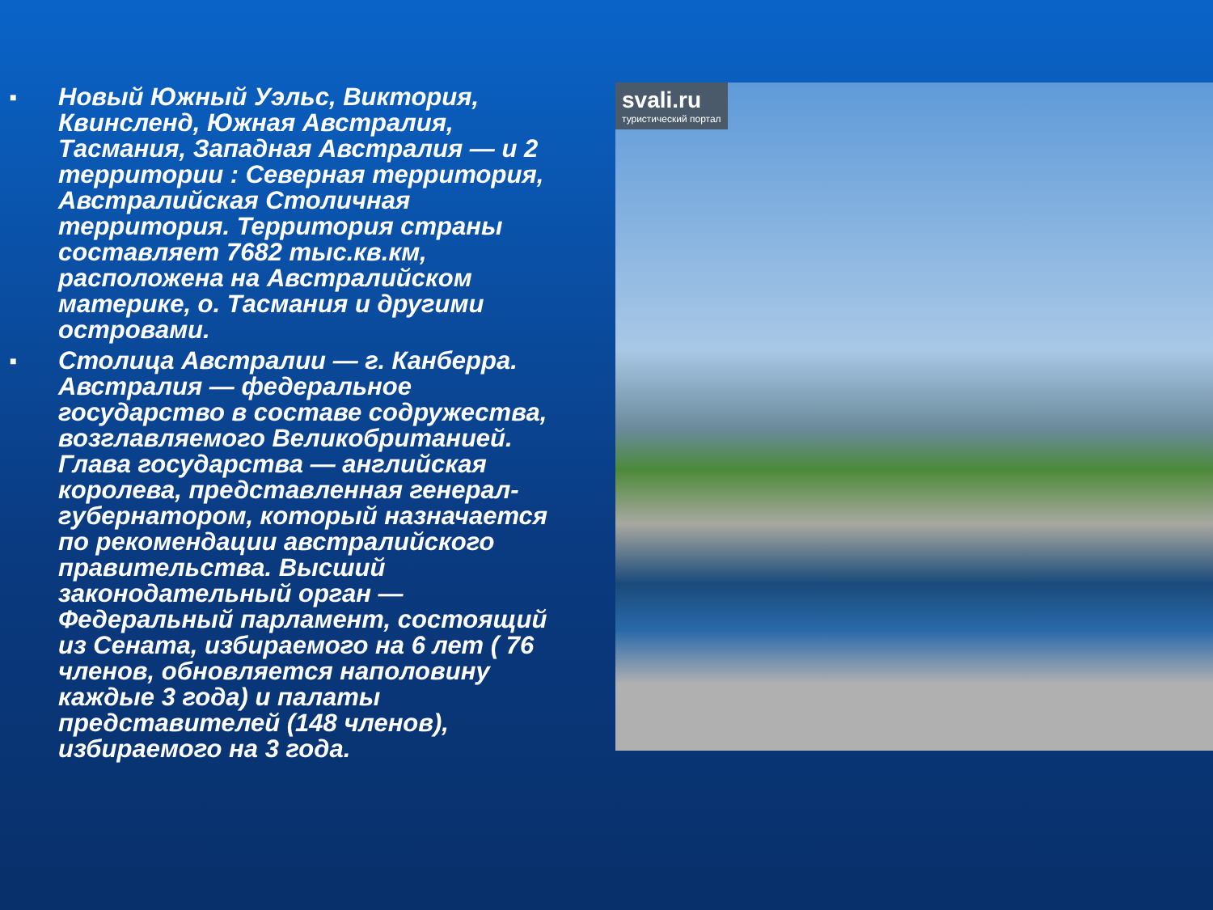■ Новый Южный Уэльс, Виктория, Квинсленд, Южная Австралия, Тасмания, Западная Австралия — и 2 территории : Северная территория, Австралийская Столичная территория. Территория страны составляет 7682 тыс.кв.км, расположена на Австралийском материке, о. Тасмания и другими островами.
■ Столица Австралии — г. Канберра. Австралия — федеральное государство в составе содружества, возглавляемого Великобританией. Глава государства — английская королева, представленная генерал-губернатором, который назначается по рекомендации австралийского правительства. Высший законодательный орган — Федеральный парламент, состоящий из Сената, избираемого на 6 лет ( 76 членов, обновляется наполовину каждые 3 года) и палаты представителей (148 членов), избираемого на 3 года.
svali.ru
туристический портал